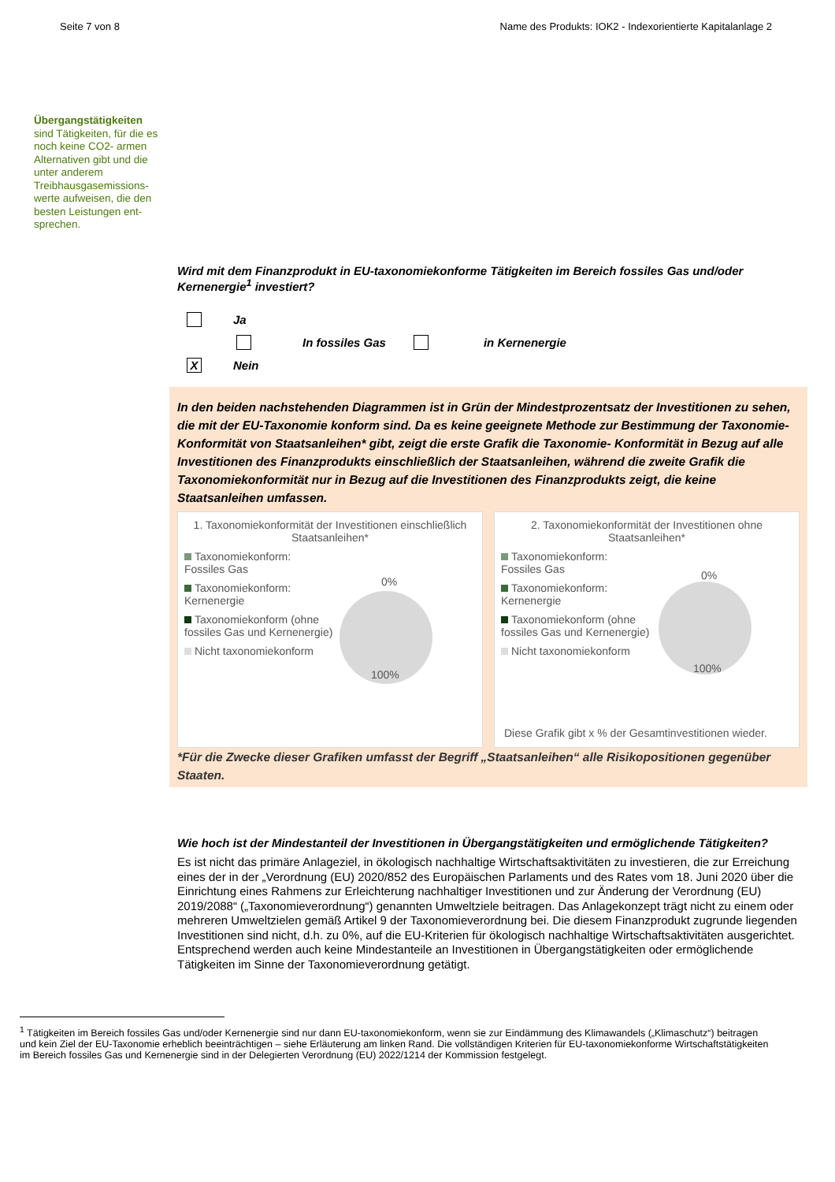Seite 7 von 8 Name des Produkts: IOK2 - Indexorientierte Kapitalanlage 2
Übergangstätigkeiten sind Tätigkeiten, für die es noch keine CO2- armen Alternativen gibt und die unter anderem Treibhausgasemissions­werte aufweisen, die den besten Leistungen ent­sprechen.
Wird mit dem Finanzprodukt in EU-taxonomiekonforme Tätigkeiten im Bereich fossiles Gas und/oder Kernenergie<sup>1</sup> investiert?
Ja
In fossiles Gas in Kernenergie
X Nein
In den beiden nachstehenden Diagrammen ist in Grün der Mindestprozentsatz der Investitionen zu sehen, die mit der EU-Taxonomie konform sind. Da es keine geeignete Methode zur Bestimmung der Taxonomie-Konformität von Staatsanleihen* gibt, zeigt die erste Grafik die Taxonomie- Konformität in Bezug auf alle Investitionen des Finanzprodukts einschließlich der Staatsanleihen, während die zweite Grafik die Taxonomiekonformität nur in Bezug auf die Investitionen des Finanzprodukts zeigt, die keine Staatsanleihen umfassen.
1. Taxonomiekonformität der Investitionen einschließlich Staatsanleihen*
Taxonomiekonform: Fossiles Gas
Taxonomiekonform: Kernenergie
Taxonomiekonform (ohne fossiles Gas und Kernenergie)
Nicht taxonomiekonform
0%
100%
2. Taxonomiekonformität der Investitionen ohne Staatsanleihen*
Taxonomiekonform: Fossiles Gas
Taxonomiekonform: Kernenergie
Taxonomiekonform (ohne fossiles Gas und Kernenergie)
Nicht taxonomiekonform
0%
100%
Diese Grafik gibt x % der Gesamtinvestitionen wieder.
*Für die Zwecke dieser Grafiken umfasst der Begriff „Staatsanleihen“ alle Risikopositionen gegenüber Staaten.
Wie hoch ist der Mindestanteil der Investitionen in Übergangstätigkeiten und ermöglichende Tätigkeiten?
Es ist nicht das primäre Anlageziel, in ökologisch nachhaltige Wirtschaftsaktivitäten zu investieren, die zur Erreichung eines der in der „Verordnung (EU) 2020/852 des Europäischen Parlaments und des Rates vom 18. Juni 2020 über die Einrichtung eines Rahmens zur Erleichterung nachhaltiger Investitionen und zur Änderung der Verordnung (EU) 2019/2088“ („Taxonomieverordnung“) genannten Umweltziele beitragen. Das Anlagekonzept trägt nicht zu einem oder mehreren Umweltzielen gemäß Artikel 9 der Taxonomieverordnung bei. Die diesem Finanzprodukt zugrunde liegenden Investitionen sind nicht, d.h. zu 0%, auf die EU-Kriterien für ökologisch nachhaltige Wirtschaftsaktivitäten ausgerichtet. Entsprechend werden auch keine Mindestanteile an Investitionen in Übergangstätigkeiten oder ermöglichende Tätigkeiten im Sinne der Taxonomieverordnung getätigt.
<sup>1</sup> Tätigkeiten im Bereich fossiles Gas und/oder Kernenergie sind nur dann EU-taxonomiekonform, wenn sie zur Eindämmung des Klimawandels („Klimaschutz“) beitragen und kein Ziel der EU-Taxonomie erheblich beeinträchtigen – siehe Erläuterung am linken Rand. Die vollständigen Kriterien für EU-taxonomiekonforme Wirtschaftstätigkeiten im Bereich fossiles Gas und Kernenergie sind in der Delegierten Verordnung (EU) 2022/1214 der Kommission festgelegt.